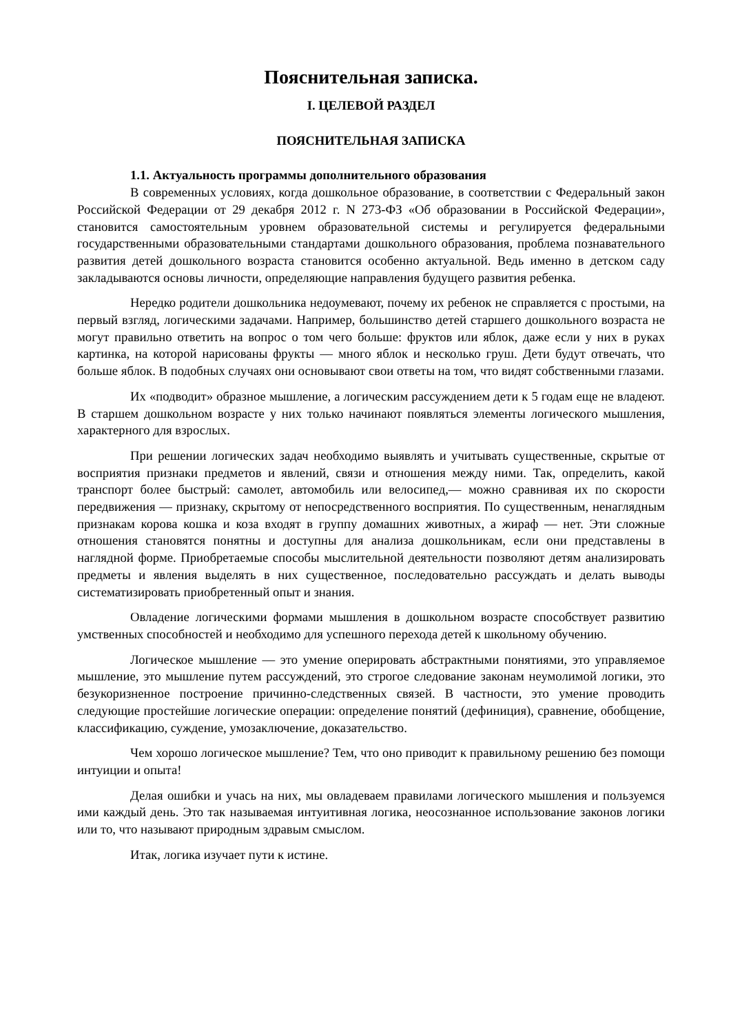Пояснительная записка.
I. ЦЕЛЕВОЙ РАЗДЕЛ
ПОЯСНИТЕЛЬНАЯ ЗАПИСКА
1.1. Актуальность программы дополнительного образования
В современных условиях, когда дошкольное образование, в соответствии с Федеральный закон Российской Федерации от 29 декабря 2012 г. N 273-ФЗ «Об образовании в Российской Федерации», становится самостоятельным уровнем образовательной системы и регулируется федеральными государственными образовательными стандартами дошкольного образования, проблема познавательного развития детей дошкольного возраста становится особенно актуальной. Ведь именно в детском саду закладываются основы личности, определяющие направления будущего развития ребенка.
Нередко родители дошкольника недоумевают, почему их ребенок не справляется с простыми, на первый взгляд, логическими задачами. Например, большинство детей старшего дошкольного возраста не могут правильно ответить на вопрос о том чего больше: фруктов или яблок, даже если у них в руках картинка, на которой нарисованы фрукты — много яблок и несколько груш. Дети будут отвечать, что больше яблок. В подобных случаях они основывают свои ответы на том, что видят собственными глазами.
Их «подводит» образное мышление, а логическим рассуждением дети к 5 годам еще не владеют. В старшем дошкольном возрасте у них только начинают появляться элементы логического мышления, характерного для взрослых.
При решении логических задач необходимо выявлять и учитывать существенные, скрытые от восприятия признаки предметов и явлений, связи и отношения между ними. Так, определить, какой транспорт более быстрый: самолет, автомобиль или велосипед,— можно сравнивая их по скорости передвижения — признаку, скрытому от непосредственного восприятия. По существенным, ненаглядным признакам корова кошка и коза входят в группу домашних животных, а жираф — нет. Эти сложные отношения становятся понятны и доступны для анализа дошкольникам, если они представлены в наглядной форме. Приобретаемые способы мыслительной деятельности позволяют детям анализировать предметы и явления выделять в них существенное, последовательно рассуждать и делать выводы систематизировать приобретенный опыт и знания.
Овладение логическими формами мышления в дошкольном возрасте способствует развитию умственных способностей и необходимо для успешного перехода детей к школьному обучению.
Логическое мышление — это умение оперировать абстрактными понятиями, это управляемое мышление, это мышление путем рассуждений, это строгое следование законам неумолимой логики, это безукоризненное построение причинно-следственных связей. В частности, это умение проводить следующие простейшие логические операции: определение понятий (дефиниция), сравнение, обобщение, классификацию, суждение, умозаключение, доказательство.
Чем хорошо логическое мышление? Тем, что оно приводит к правильному решению без помощи интуиции и опыта!
Делая ошибки и учась на них, мы овладеваем правилами логического мышления и пользуемся ими каждый день. Это так называемая интуитивная логика, неосознанное использование законов логики или то, что называют природным здравым смыслом.
Итак, логика изучает пути к истине.